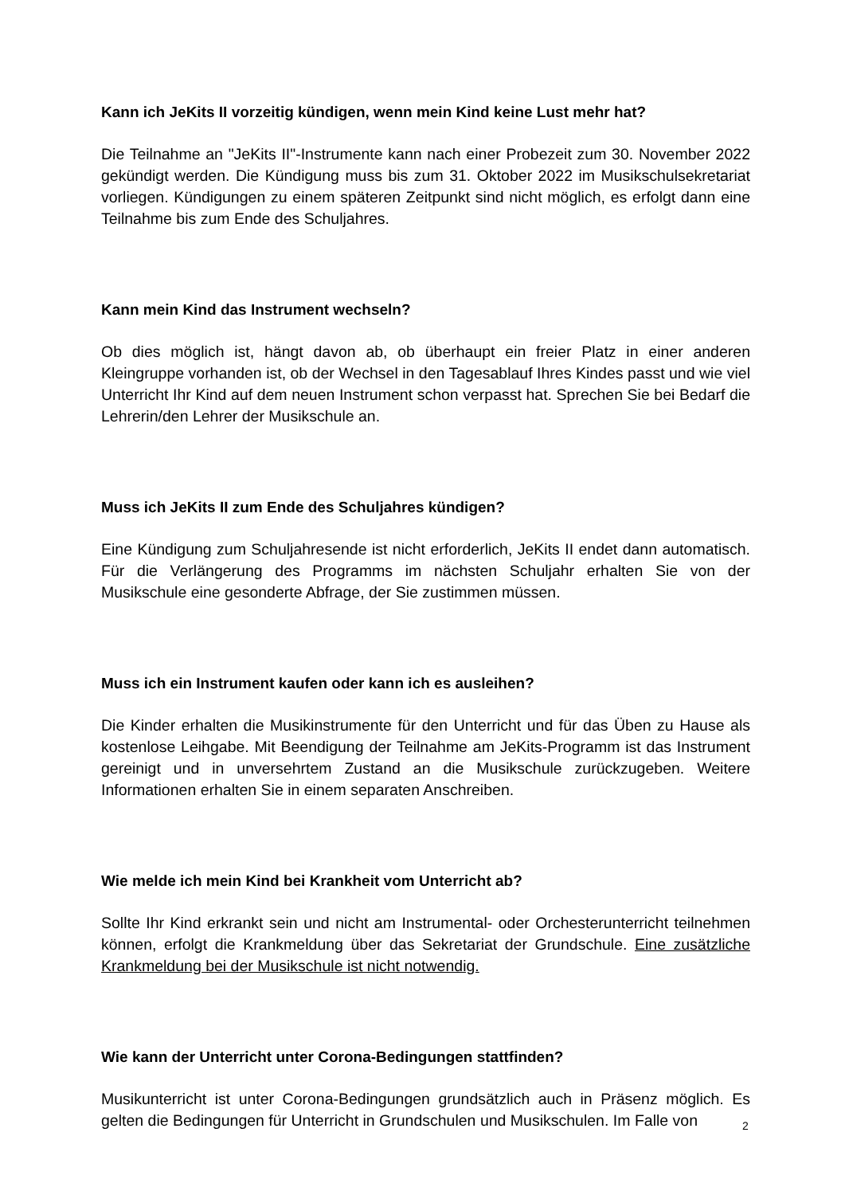Kann ich JeKits II vorzeitig kündigen, wenn mein Kind keine Lust mehr hat?
Die Teilnahme an "JeKits II"-Instrumente kann nach einer Probezeit zum 30. November 2022 gekündigt werden. Die Kündigung muss bis zum 31. Oktober 2022 im Musikschulsekretariat vorliegen. Kündigungen zu einem späteren Zeitpunkt sind nicht möglich, es erfolgt dann eine Teilnahme bis zum Ende des Schuljahres.
Kann mein Kind das Instrument wechseln?
Ob dies möglich ist, hängt davon ab, ob überhaupt ein freier Platz in einer anderen Kleingruppe vorhanden ist, ob der Wechsel in den Tagesablauf Ihres Kindes passt und wie viel Unterricht Ihr Kind auf dem neuen Instrument schon verpasst hat. Sprechen Sie bei Bedarf die Lehrerin/den Lehrer der Musikschule an.
Muss ich JeKits II zum Ende des Schuljahres kündigen?
Eine Kündigung zum Schuljahresende ist nicht erforderlich, JeKits II endet dann automatisch. Für die Verlängerung des Programms im nächsten Schuljahr erhalten Sie von der Musikschule eine gesonderte Abfrage, der Sie zustimmen müssen.
Muss ich ein Instrument kaufen oder kann ich es ausleihen?
Die Kinder erhalten die Musikinstrumente für den Unterricht und für das Üben zu Hause als kostenlose Leihgabe. Mit Beendigung der Teilnahme am JeKits-Programm ist das Instrument gereinigt und in unversehrtem Zustand an die Musikschule zurückzugeben. Weitere Informationen erhalten Sie in einem separaten Anschreiben.
Wie melde ich mein Kind bei Krankheit vom Unterricht ab?
Sollte Ihr Kind erkrankt sein und nicht am Instrumental- oder Orchesterunterricht teilnehmen können, erfolgt die Krankmeldung über das Sekretariat der Grundschule. Eine zusätzliche Krankmeldung bei der Musikschule ist nicht notwendig.
Wie kann der Unterricht unter Corona-Bedingungen stattfinden?
Musikunterricht ist unter Corona-Bedingungen grundsätzlich auch in Präsenz möglich. Es gelten die Bedingungen für Unterricht in Grundschulen und Musikschulen. Im Falle von
2